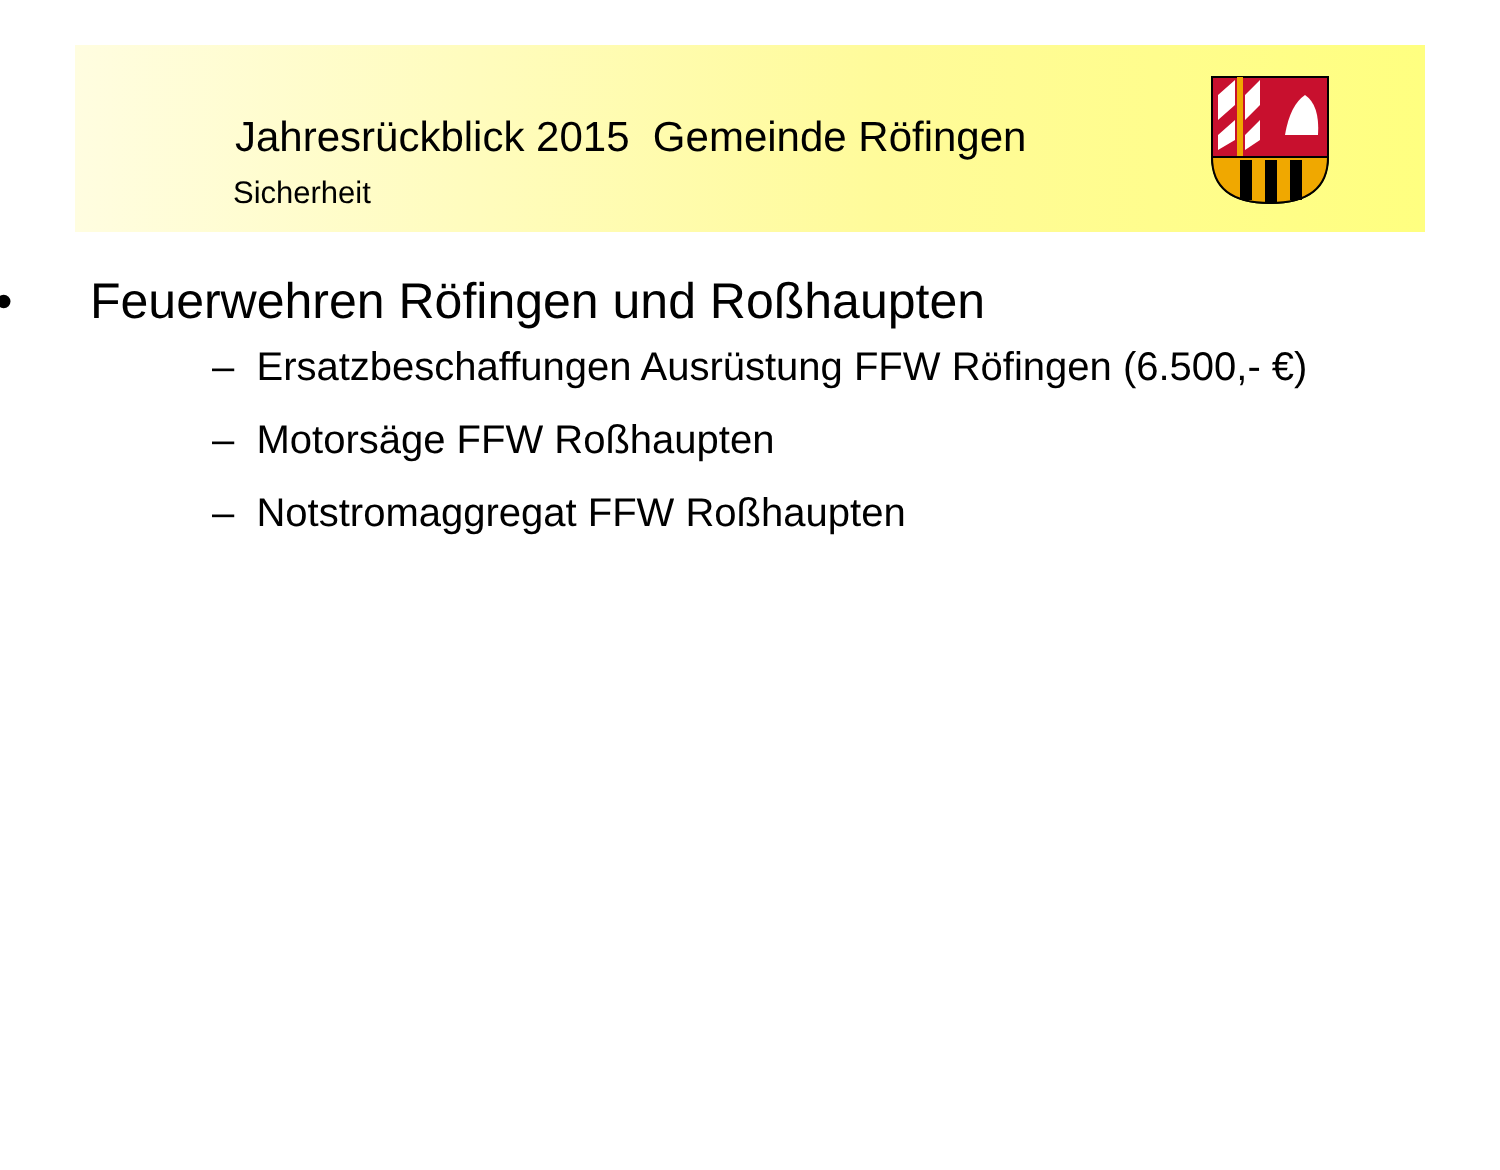Jahresrückblick 2015 Gemeinde Röfingen
Sicherheit
• Feuerwehren Röfingen und Roßhaupten
– Ersatzbeschaffungen Ausrüstung FFW Röfingen (6.500,- €)
– Motorsäge FFW Roßhaupten
– Notstromaggregat FFW Roßhaupten